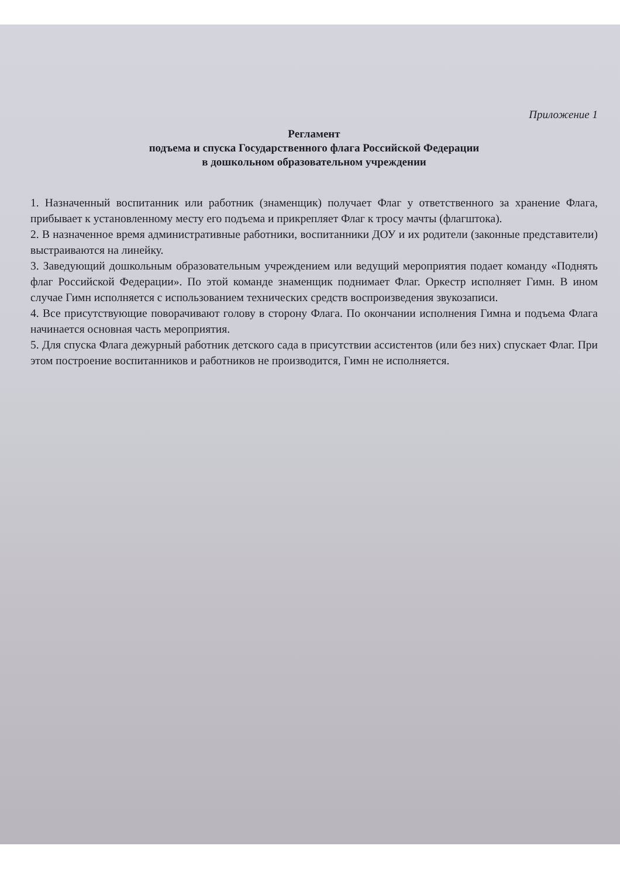Приложение 1
Регламент
подъема и спуска Государственного флага Российской Федерации
в дошкольном образовательном учреждении
1. Назначенный воспитанник или работник (знаменщик) получает Флаг у ответственного за хранение Флага, прибывает к установленному месту его подъема и прикрепляет Флаг к тросу мачты (флагштока).
2. В назначенное время административные работники, воспитанники ДОУ и их родители (законные представители) выстраиваются на линейку.
3. Заведующий дошкольным образовательным учреждением или ведущий мероприятия подает команду «Поднять флаг Российской Федерации». По этой команде знаменщик поднимает Флаг. Оркестр исполняет Гимн. В ином случае Гимн исполняется с использованием технических средств воспроизведения звукозаписи.
4. Все присутствующие поворачивают голову в сторону Флага. По окончании исполнения Гимна и подъема Флага начинается основная часть мероприятия.
5. Для спуска Флага дежурный работник детского сада в присутствии ассистентов (или без них) спускает Флаг. При этом построение воспитанников и работников не производится, Гимн не исполняется.